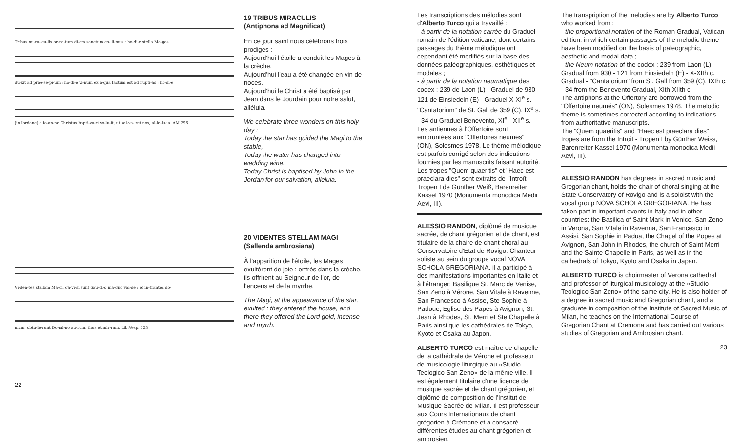Tribus mi-ra- cu-lis or-na-tum di-em sanctum co- li-mus : ho-di-e stella Ma-gos
du-xit ad prae-se-pi-um : ho-di-e vi-num ex a-qua factum est ad nupti-as : ho-di-e
[in Iordane] a Io-an-ne Christus bapti-za-ri vo-lu-it, ut sal-va- ret nos, al-le-lu-ia. AM 296
Vi-den-tes stellam Ma-gi, ga-vi-si sunt gau-di-o ma-gno val-de : et in-trantes do-
mum, obtu-le-runt Do-mi-no au-rum, thus et mir-ram. Lib.Vesp. 153
22
19 TRIBUS MIRACULIS
(Antiphona ad Magnificat)
En ce jour saint nous célèbrons trois prodiges :
Aujourd'hui l'étoile a conduit les Mages à la crèche.
Aujourd'hui l'eau a été changée en vin de noces.
Aujourd'hui le Christ a été baptisé par Jean dans le Jourdain pour notre salut, alléluia.
We celebrate three wonders on this holy day :
Today the star has guided the Magi to the stable,
Today the water has changed into wedding wine.
Today Christ is baptised by John in the Jordan for our salvation, alleluia.
20 VIDENTES STELLAM MAGI
(Sallenda ambrosiana)
À l'apparition de l'étoile, les Mages exultèrent de joie : entrés dans la crèche, ils offrirent au Seigneur de l'or, de l'encens et de la myrrhe.
The Magi, at the appearance of the star, exulted : they entered the house, and there they offered the Lord gold, incense and myrrh.
Les transcriptions des mélodies sont d'Alberto Turco qui a travaillé :
- à partir de la notation carrée du Graduel romain de l'édition vaticane, dont certains passages du thème mélodique ont cependant été modifiés sur la base des données paléographiques, esthétiques et modales ;
- à partir de la notation neumatique des codex : 239 de Laon (L) - Graduel de 930 - 121 de Einsiedeln (E) - Graduel X-XI<sup>e</sup> s. - "Cantatorium" de St. Gall de 359 (C), IX<sup>e</sup> s. - 34 du Graduel Benevento, XI<sup>e</sup> - XII<sup>e</sup> s.
Les antiennes à l'Offertoire sont empruntées aux "Offertoires neumés" (ON), Solesmes 1978. Le thème mélodique est parfois corrigé selon des indications fournies par les manuscrits faisant autorité.
Les tropes "Quem quaeritis" et "Haec est praeclara dies" sont extraits de l'Introït - Tropen I de Günther Weiß, Barenreiter Kassel 1970 (Monumenta monodica Medii Aevi, III).
ALESSIO RANDON, diplômé de musique sacrée, de chant grégorien et de chant, est titulaire de la chaire de chant choral au Conservatoire d'Etat de Rovigo. Chanteur soliste au sein du groupe vocal NOVA SCHOLA GREGORIANA, il a participé à des manifestations importantes en Italie et à l'étranger: Basilique St. Marc de Venise, San Zeno à Vérone, San Vitale à Ravenne, San Francesco à Assise, Ste Sophie à Padoue, Eglise des Papes à Avignon, St. Jean à Rhodes, St. Merri et Ste Chapelle à Paris ainsi que les cathédrales de Tokyo, Kyoto et Osaka au Japon.
ALBERTO TURCO est maître de chapelle de la cathédrale de Vérone et professeur de musicologie liturgique au «Studio Teologico San Zeno» de la même ville. Il est également titulaire d'une licence de musique sacrée et de chant grégorien, et diplômé de composition de l'Institut de Musique Sacrée de Milan. Il est professeur aux Cours Internationaux de chant grégorien à Crémone et a consacré différentes études au chant grégorien et ambrosien.
The transpription of the melodies are by Alberto Turco who worked from :
- the proportional notation of the Roman Gradual, Vatican edition, in which certain passages of the melodic theme have been modified on the basis of paleographic, aesthetic and modal data ;
- the Neum notation of the codex : 239 from Laon (L) - Gradual from 930 - 121 from Einsiedeln (E) - X-XIth c. Gradual - "Cantatorium" from St. Gall from 359 (C), IXth c. - 34 from the Benevento Gradual, XIth-XIIth c.
The antiphons at the Offertory are borrowed from the "Offertoire neumés" (ON), Solesmes 1978. The melodic theme is sometimes corrected according to indications from authoritative manuscripts.
The "Quem quaeritis" and "Haec est praeclara dies" tropes are from the Introit - Tropen I by Günther Weiss, Barenreiter Kassel 1970 (Monumenta monodica Medii Aevi, III).
ALESSIO RANDON has degrees in sacred music and Gregorian chant, holds the chair of choral singing at the State Conservatory of Rovigo and is a soloist with the vocal group NOVA SCHOLA GREGORIANA. He has taken part in important events in Italy and in other countries: the Basilica of Saint Mark in Venice, San Zeno in Verona, San Vitale in Ravenna, San Francesco in Assisi, San Sophie in Padua, the Chapel of the Popes at Avignon, San John in Rhodes, the church of Saint Merri and the Sainte Chapelle in Paris, as well as in the cathedrals of Tokyo, Kyoto and Osaka in Japan.
ALBERTO TURCO is choirmaster of Verona cathedral and professor of liturgical musicology at the «Studio Teologico San Zeno» of the same city. He is also holder of a degree in sacred music and Gregorian chant, and a graduate in composition of the Institute of Sacred Music of Milan, he teaches on the International Course of Gregorian Chant at Cremona and has carried out various studies of Gregorian and Ambrosian chant.
23